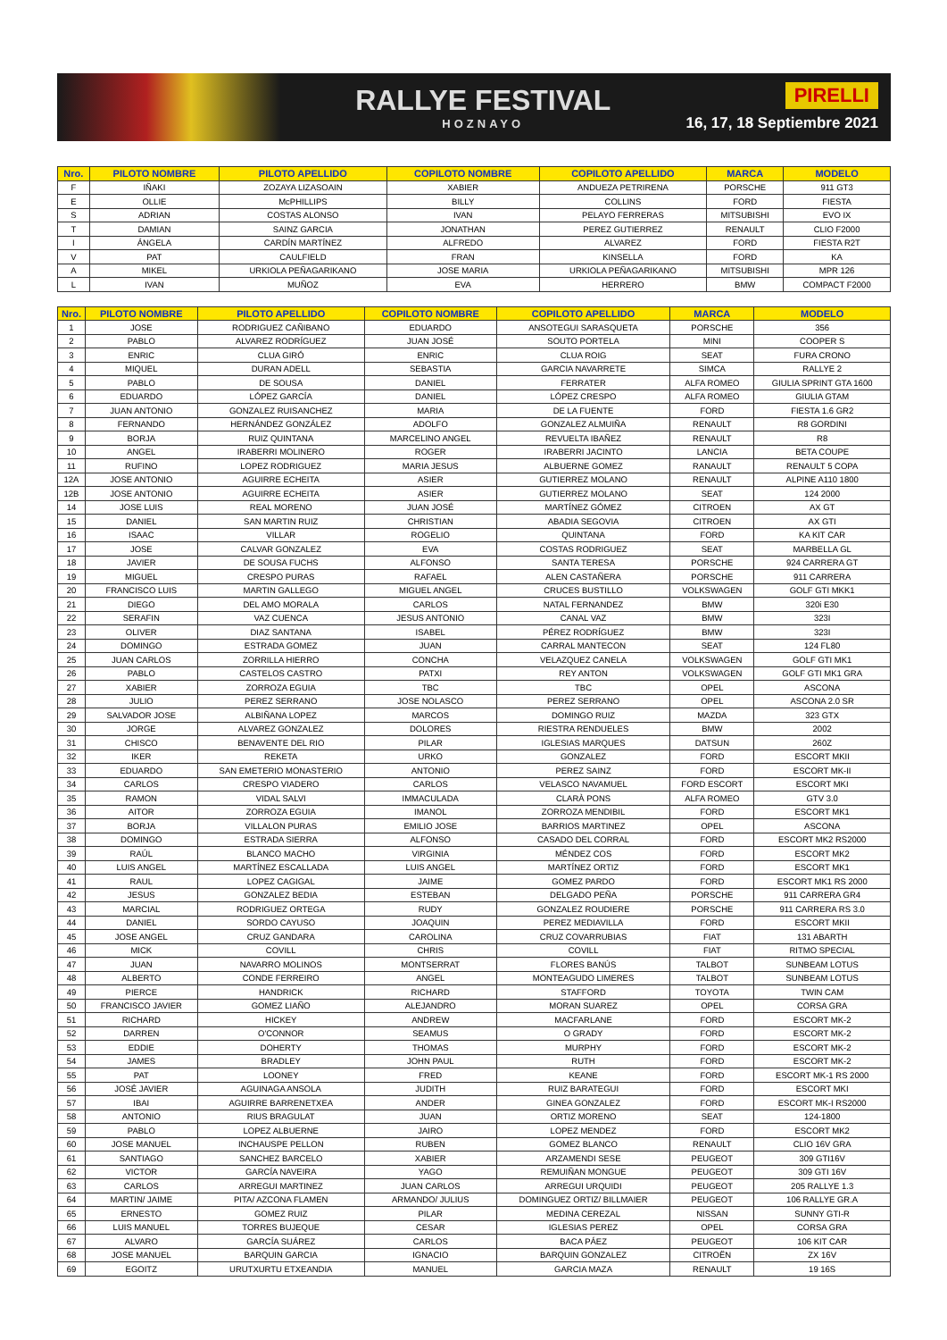RALLYE FESTIVAL
HOZNAYO
PIRELLI
16, 17, 18 Septiembre 2021
| Nro. | PILOTO NOMBRE | PILOTO APELLIDO | COPILOTO NOMBRE | COPILOTO APELLIDO | MARCA | MODELO |
| --- | --- | --- | --- | --- | --- | --- |
| F | IÑAKI | ZOZAYA LIZASOAIN | XABIER | ANDUEZA PETRIRENA | PORSCHE | 911 GT3 |
| E | OLLIE | McPHILLIPS | BILLY | COLLINS | FORD | FIESTA |
| S | ADRIAN | COSTAS ALONSO | IVAN | PELAYO FERRERAS | MITSUBISHI | EVO IX |
| T | DAMIAN | SAINZ GARCIA | JONATHAN | PEREZ GUTIERREZ | RENAULT | CLIO F2000 |
| I | ÁNGELA | CARDÍN MARTÍNEZ | ALFREDO | ALVAREZ | FORD | FIESTA R2T |
| V | PAT | CAULFIELD | FRAN | KINSELLA | FORD | KA |
| A | MIKEL | URKIOLA PEÑAGARIKANO | JOSE MARIA | URKIOLA PEÑAGARIKANO | MITSUBISHI | MPR 126 |
| L | IVAN | MUÑOZ | EVA | HERRERO | BMW | COMPACT F2000 |
| Nro. | PILOTO NOMBRE | PILOTO APELLIDO | COPILOTO NOMBRE | COPILOTO APELLIDO | MARCA | MODELO |
| --- | --- | --- | --- | --- | --- | --- |
| 1 | JOSE | RODRIGUEZ CAÑIBANO | EDUARDO | ANSOTEGUI SARASQUETA | PORSCHE | 356 |
| 2 | PABLO | ALVAREZ RODRÍGUEZ | JUAN JOSÉ | SOUTO PORTELA | MINI | COOPER S |
| 3 | ENRIC | CLUA GIRÓ | ENRIC | CLUA ROIG | SEAT | FURA CRONO |
| 4 | MIQUEL | DURAN ADELL | SEBASTIA | GARCIA NAVARRETE | SIMCA | RALLYE 2 |
| 5 | PABLO | DE SOUSA | DANIEL | FERRATER | ALFA ROMEO | GIULIA SPRINT GTA 1600 |
| 6 | EDUARDO | LÓPEZ GARCÍA | DANIEL | LÓPEZ CRESPO | ALFA ROMEO | GIULIA GTAM |
| 7 | JUAN ANTONIO | GONZALEZ RUISANCHEZ | MARIA | DE LA FUENTE | FORD | FIESTA 1.6 GR2 |
| 8 | FERNANDO | HERNÁNDEZ GONZÁLEZ | ADOLFO | GONZALEZ ALMUIÑA | RENAULT | R8 GORDINI |
| 9 | BORJA | RUIZ QUINTANA | MARCELINO ANGEL | REVUELTA IBAÑEZ | RENAULT | R8 |
| 10 | ANGEL | IRABERRI MOLINERO | ROGER | IRABERRI JACINTO | LANCIA | BETA COUPE |
| 11 | RUFINO | LOPEZ RODRIGUEZ | MARIA JESUS | ALBUERNE GOMEZ | RANAULT | RENAULT 5 COPA |
| 12A | JOSE ANTONIO | AGUIRRE ECHEITA | ASIER | GUTIERREZ MOLANO | RENAULT | ALPINE A110 1800 |
| 12B | JOSE ANTONIO | AGUIRRE ECHEITA | ASIER | GUTIERREZ MOLANO | SEAT | 124 2000 |
| 14 | JOSE LUIS | REAL MORENO | JUAN JOSÉ | MARTÍNEZ GÓMEZ | CITROEN | AX GT |
| 15 | DANIEL | SAN MARTIN RUIZ | CHRISTIAN | ABADIA SEGOVIA | CITROEN | AX GTI |
| 16 | ISAAC | VILLAR | ROGELIO | QUINTANA | FORD | KA KIT CAR |
| 17 | JOSE | CALVAR GONZALEZ | EVA | COSTAS RODRIGUEZ | SEAT | MARBELLA GL |
| 18 | JAVIER | DE SOUSA FUCHS | ALFONSO | SANTA TERESA | PORSCHE | 924 CARRERA GT |
| 19 | MIGUEL | CRESPO PURAS | RAFAEL | ALEN CASTAÑERA | PORSCHE | 911 CARRERA |
| 20 | FRANCISCO LUIS | MARTIN GALLEGO | MIGUEL ANGEL | CRUCES BUSTILLO | VOLKSWAGEN | GOLF GTI MKK1 |
| 21 | DIEGO | DEL AMO MORALA | CARLOS | NATAL FERNANDEZ | BMW | 320i E30 |
| 22 | SERAFIN | VAZ CUENCA | JESUS ANTONIO | CANAL VAZ | BMW | 323I |
| 23 | OLIVER | DIAZ SANTANA | ISABEL | PÉREZ RODRÍGUEZ | BMW | 323I |
| 24 | DOMINGO | ESTRADA GOMEZ | JUAN | CARRAL MANTECON | SEAT | 124 FL80 |
| 25 | JUAN CARLOS | ZORRILLA HIERRO | CONCHA | VELAZQUEZ CANELA | VOLKSWAGEN | GOLF GTI MK1 |
| 26 | PABLO | CASTELOS CASTRO | PATXI | REY ANTON | VOLKSWAGEN | GOLF GTI MK1 GRA |
| 27 | XABIER | ZORROZA EGUIA | TBC | TBC | OPEL | ASCONA |
| 28 | JULIO | PEREZ SERRANO | JOSE NOLASCO | PEREZ SERRANO | OPEL | ASCONA 2.0 SR |
| 29 | SALVADOR JOSE | ALBIÑANA LOPEZ | MARCOS | DOMINGO RUIZ | MAZDA | 323 GTX |
| 30 | JORGE | ALVAREZ GONZALEZ | DOLORES | RIESTRA RENDUELES | BMW | 2002 |
| 31 | CHISCO | BENAVENTE DEL RIO | PILAR | IGLESIAS MARQUES | DATSUN | 260Z |
| 32 | IKER | REKETA | URKO | GONZALEZ | FORD | ESCORT MKII |
| 33 | EDUARDO | SAN EMETERIO MONASTERIO | ANTONIO | PEREZ SAINZ | FORD | ESCORT MK-II |
| 34 | CARLOS | CRESPO VIADERO | CARLOS | VELASCO NAVAMUEL | FORD ESCORT | ESCORT MKI |
| 35 | RAMON | VIDAL SALVI | IMMACULADA | CLARÀ PONS | ALFA ROMEO | GTV 3.0 |
| 36 | AITOR | ZORROZA EGUIA | IMANOL | ZORROZA MENDIBIL | FORD | ESCORT MK1 |
| 37 | BORJA | VILLALON PURAS | EMILIO JOSE | BARRIOS MARTINEZ | OPEL | ASCONA |
| 38 | DOMINGO | ESTRADA SIERRA | ALFONSO | CASADO DEL CORRAL | FORD | ESCORT MK2 RS2000 |
| 39 | RAÚL | BLANCO MACHO | VIRGINIA | MÉNDEZ COS | FORD | ESCORT MK2 |
| 40 | LUIS ANGEL | MARTÍNEZ ESCALLADA | LUIS ANGEL | MARTÍNEZ ORTIZ | FORD | ESCORT MK1 |
| 41 | RAUL | LOPEZ CAGIGAL | JAIME | GOMEZ PARDO | FORD | ESCORT MK1 RS 2000 |
| 42 | JESUS | GONZALEZ BEDIA | ESTEBAN | DELGADO PEÑA | PORSCHE | 911 CARRERA GR4 |
| 43 | MARCIAL | RODRIGUEZ ORTEGA | RUDY | GONZALEZ ROUDIERE | PORSCHE | 911 CARRERA RS 3.0 |
| 44 | DANIEL | SORDO CAYUSO | JOAQUIN | PEREZ MEDIAVILLA | FORD | ESCORT MKII |
| 45 | JOSE ANGEL | CRUZ GANDARA | CAROLINA | CRUZ COVARRUBIAS | FIAT | 131 ABARTH |
| 46 | MICK | COVILL | CHRIS | COVILL | FIAT | RITMO SPECIAL |
| 47 | JUAN | NAVARRO MOLINOS | MONTSERRAT | FLORES BANÚS | TALBOT | SUNBEAM LOTUS |
| 48 | ALBERTO | CONDE FERREIRO | ANGEL | MONTEAGUDO LIMERES | TALBOT | SUNBEAM LOTUS |
| 49 | PIERCE | HANDRICK | RICHARD | STAFFORD | TOYOTA | TWIN CAM |
| 50 | FRANCISCO JAVIER | GOMEZ LIAÑO | ALEJANDRO | MORAN SUAREZ | OPEL | CORSA GRA |
| 51 | RICHARD | HICKEY | ANDREW | MACFARLANE | FORD | ESCORT MK-2 |
| 52 | DARREN | O'CONNOR | SEAMUS | O GRADY | FORD | ESCORT MK-2 |
| 53 | EDDIE | DOHERTY | THOMAS | MURPHY | FORD | ESCORT MK-2 |
| 54 | JAMES | BRADLEY | JOHN PAUL | RUTH | FORD | ESCORT MK-2 |
| 55 | PAT | LOONEY | FRED | KEANE | FORD | ESCORT MK-1 RS 2000 |
| 56 | JOSÉ JAVIER | AGUINAGA ANSOLA | JUDITH | RUIZ BARATEGUI | FORD | ESCORT MKI |
| 57 | IBAI | AGUIRRE BARRENETXEA | ANDER | GINEA GONZALEZ | FORD | ESCORT MK-I RS2000 |
| 58 | ANTONIO | RIUS BRAGULAT | JUAN | ORTIZ MORENO | SEAT | 124-1800 |
| 59 | PABLO | LOPEZ ALBUERNE | JAIRO | LOPEZ MENDEZ | FORD | ESCORT MK2 |
| 60 | JOSE MANUEL | INCHAUSPE PELLON | RUBEN | GOMEZ BLANCO | RENAULT | CLIO 16V GRA |
| 61 | SANTIAGO | SANCHEZ BARCELO | XABIER | ARZAMENDI SESE | PEUGEOT | 309 GTI16V |
| 62 | VICTOR | GARCÍA NAVEIRA | YAGO | REMUIÑAN MONGUE | PEUGEOT | 309 GTI 16V |
| 63 | CARLOS | ARREGUI MARTINEZ | JUAN CARLOS | ARREGUI URQUIDI | PEUGEOT | 205 RALLYE 1.3 |
| 64 | MARTIN/ JAIME | PITA/ AZCONA FLAMEN | ARMANDO/ JULIUS | DOMINGUEZ ORTIZ/ BILLMAIER | PEUGEOT | 106 RALLYE GR.A |
| 65 | ERNESTO | GOMEZ RUIZ | PILAR | MEDINA CEREZAL | NISSAN | SUNNY GTI-R |
| 66 | LUIS MANUEL | TORRES BUJEQUE | CESAR | IGLESIAS PEREZ | OPEL | CORSA GRA |
| 67 | ALVARO | GARCÍA SUÁREZ | CARLOS | BACA PÁEZ | PEUGEOT | 106 KIT CAR |
| 68 | JOSE MANUEL | BARQUIN GARCIA | IGNACIO | BARQUIN GONZALEZ | CITROËN | ZX 16V |
| 69 | EGOITZ | URUTXURTU ETXEANDIA | MANUEL | GARCIA MAZA | RENAULT | 19 16S |